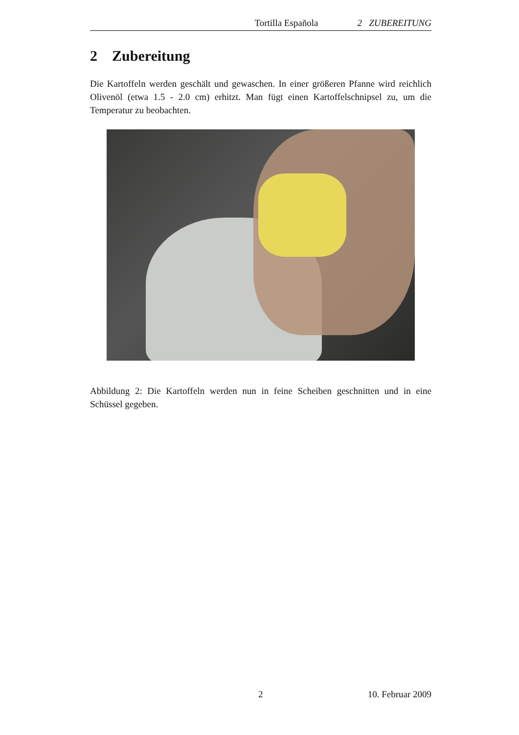Tortilla Española 2 ZUBEREITUNG
2 Zubereitung
Die Kartoffeln werden geschält und gewaschen. In einer größeren Pfanne wird reichlich Olivenöl (etwa 1.5 - 2.0 cm) erhitzt. Man fügt einen Kartoffelschnipsel zu, um die Temperatur zu beobachten.
Abbildung 2: Die Kartoffeln werden nun in feine Scheiben geschnitten und in eine Schüssel gegeben.
2 10. Februar 2009